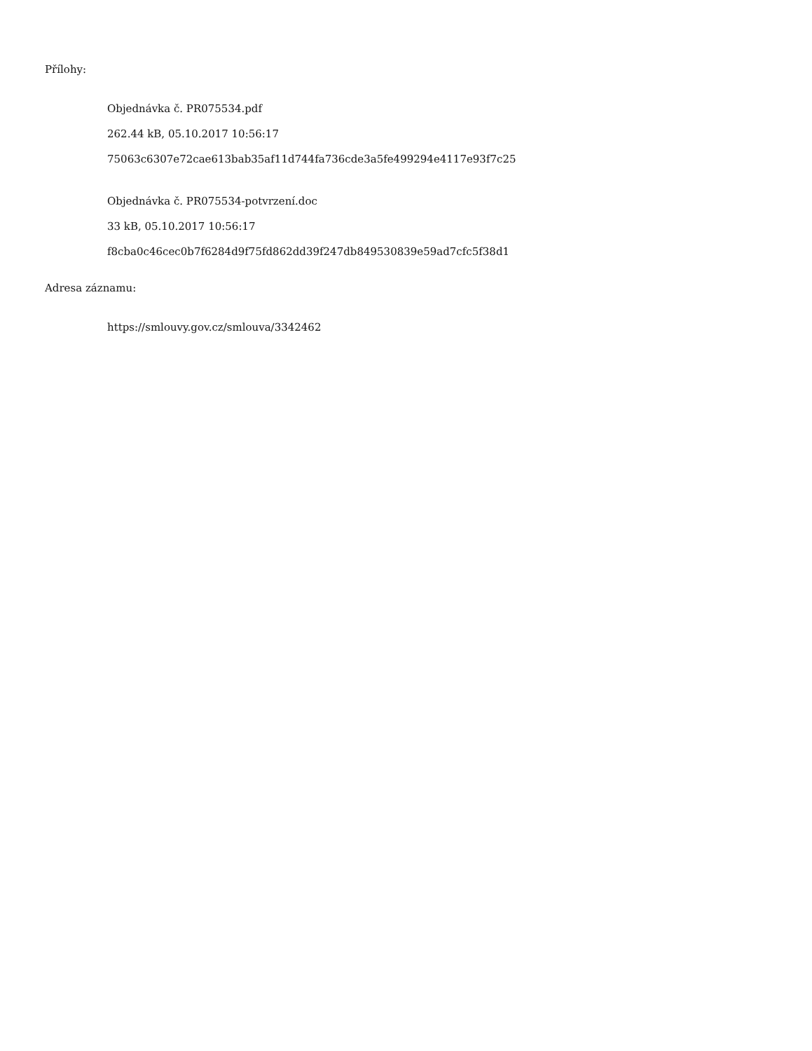Přílohy:
Objednávka č. PR075534.pdf
262.44 kB, 05.10.2017 10:56:17
75063c6307e72cae613bab35af11d744fa736cde3a5fe499294e4117e93f7c25
Objednávka č. PR075534-potvrzení.doc
33 kB, 05.10.2017 10:56:17
f8cba0c46cec0b7f6284d9f75fd862dd39f247db849530839e59ad7cfc5f38d1
Adresa záznamu:
https://smlouvy.gov.cz/smlouva/3342462